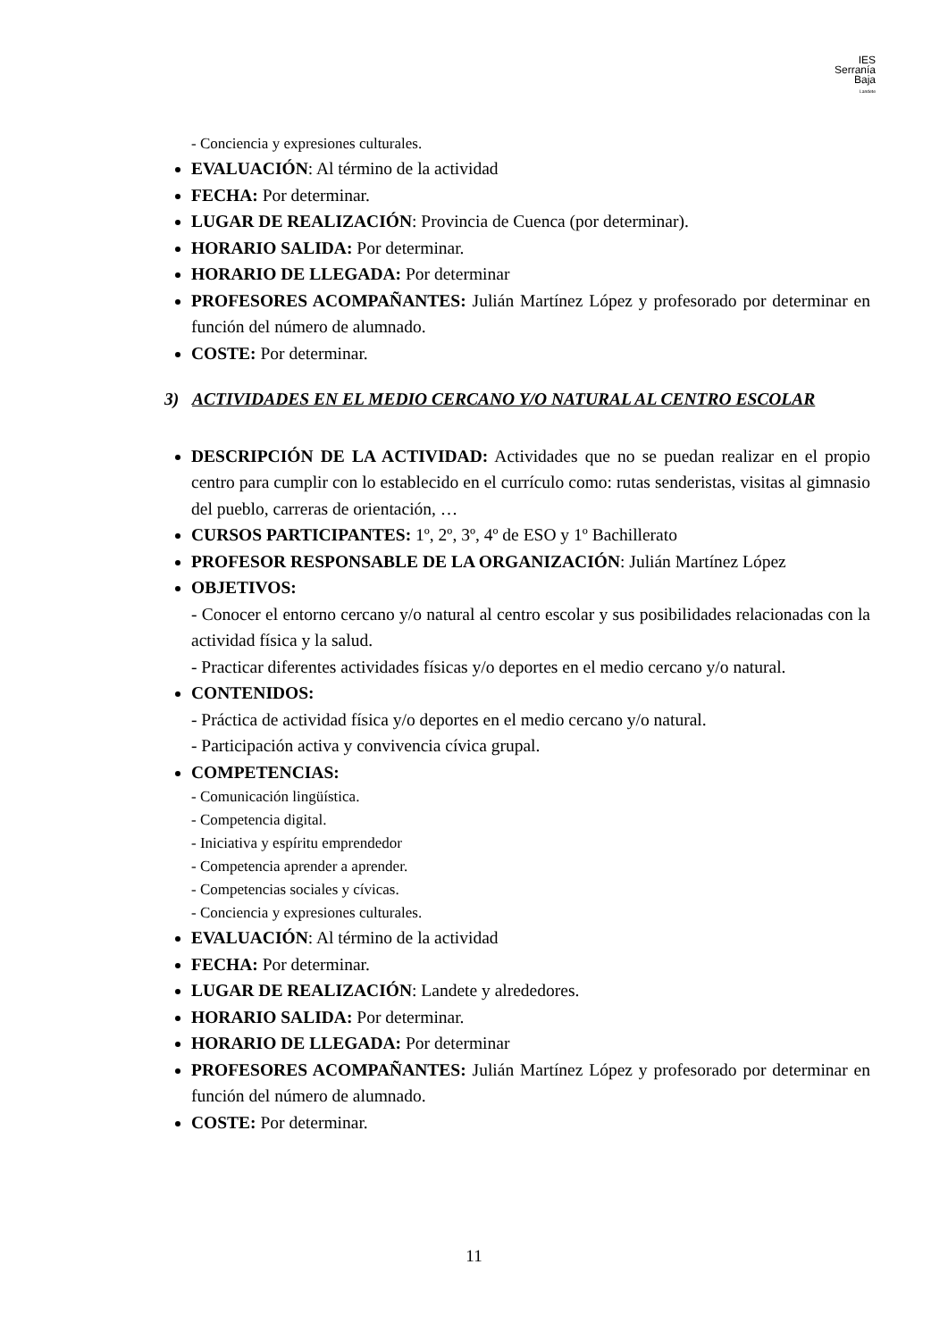IES
Serranía
Baja
Landete
- Conciencia y expresiones culturales.
EVALUACIÓN: Al término de la actividad
FECHA: Por determinar.
LUGAR DE REALIZACIÓN: Provincia de Cuenca (por determinar).
HORARIO SALIDA: Por determinar.
HORARIO DE LLEGADA: Por determinar
PROFESORES ACOMPAÑANTES: Julián Martínez López y profesorado por determinar en función del número de alumnado.
COSTE: Por determinar.
3) ACTIVIDADES EN EL MEDIO CERCANO Y/O NATURAL AL CENTRO ESCOLAR
DESCRIPCIÓN DE LA ACTIVIDAD: Actividades que no se puedan realizar en el propio centro para cumplir con lo establecido en el currículo como: rutas senderistas, visitas al gimnasio del pueblo, carreras de orientación, …
CURSOS PARTICIPANTES: 1º, 2º, 3º, 4º de ESO y 1º Bachillerato
PROFESOR RESPONSABLE DE LA ORGANIZACIÓN: Julián Martínez López
OBJETIVOS:
- Conocer el entorno cercano y/o natural al centro escolar y sus posibilidades relacionadas con la actividad física y la salud.
- Practicar diferentes actividades físicas y/o deportes en el medio cercano y/o natural.
CONTENIDOS:
- Práctica de actividad física y/o deportes en el medio cercano y/o natural.
- Participación activa y convivencia cívica grupal.
COMPETENCIAS:
- Comunicación lingüística.
- Competencia digital.
- Iniciativa y espíritu emprendedor
- Competencia aprender a aprender.
- Competencias sociales y cívicas.
- Conciencia y expresiones culturales.
EVALUACIÓN: Al término de la actividad
FECHA: Por determinar.
LUGAR DE REALIZACIÓN: Landete y alrededores.
HORARIO SALIDA: Por determinar.
HORARIO DE LLEGADA: Por determinar
PROFESORES ACOMPAÑANTES: Julián Martínez López y profesorado por determinar en función del número de alumnado.
COSTE: Por determinar.
11